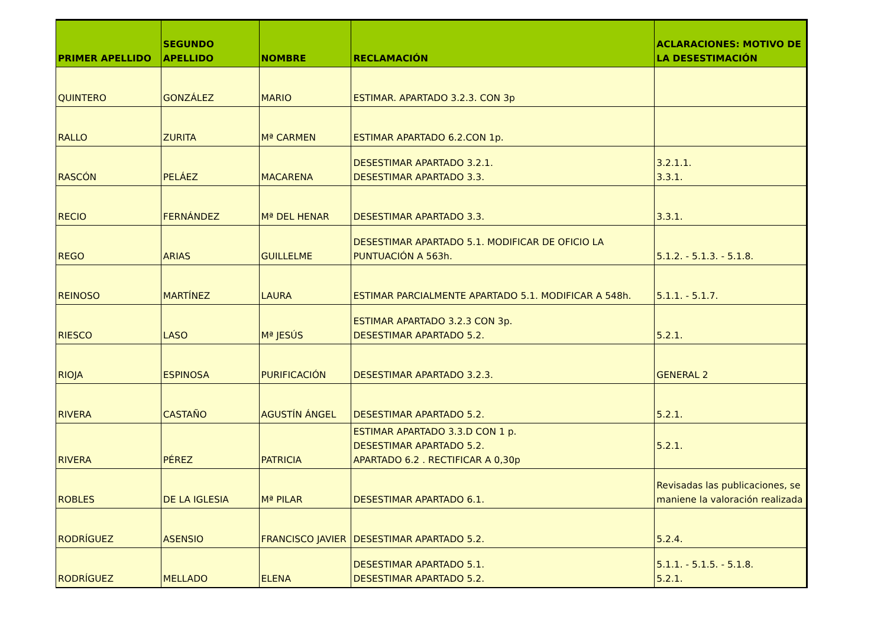| PRIMER APELLIDO | SEGUNDO APELLIDO | NOMBRE | RECLAMACIÓN | ACLARACIONES: MOTIVO DE LA DESESTIMACIÓN |
| --- | --- | --- | --- | --- |
| QUINTERO | GONZÁLEZ | MARIO | ESTIMAR. APARTADO 3.2.3. CON 3p | |
| RALLO | ZURITA | Mª CARMEN | ESTIMAR APARTADO 6.2.CON 1p. | |
| RASCÓN | PELÁEZ | MACARENA | DESESTIMAR APARTADO 3.2.1. DESESTIMAR APARTADO 3.3. | 3.2.1.1. 3.3.1. |
| RECIO | FERNÁNDEZ | Mª DEL HENAR | DESESTIMAR APARTADO 3.3. | 3.3.1. |
| REGO | ARIAS | GUILLELME | DESESTIMAR APARTADO 5.1. MODIFICAR DE OFICIO LA PUNTUACIÓN A 563h. | 5.1.2. - 5.1.3. - 5.1.8. |
| REINOSO | MARTÍNEZ | LAURA | ESTIMAR PARCIALMENTE APARTADO 5.1. MODIFICAR A 548h. | 5.1.1. - 5.1.7. |
| RIESCO | LASO | Mª JESÚS | ESTIMAR APARTADO 3.2.3 CON 3p. DESESTIMAR APARTADO 5.2. | 5.2.1. |
| RIOJA | ESPINOSA | PURIFICACIÓN | DESESTIMAR APARTADO 3.2.3. | GENERAL 2 |
| RIVERA | CASTAÑO | AGUSTÍN ÁNGEL | DESESTIMAR APARTADO 5.2. | 5.2.1. |
| RIVERA | PÉREZ | PATRICIA | ESTIMAR APARTADO 3.3.D CON 1 p. DESESTIMAR APARTADO 5.2. APARTADO 6.2 . RECTIFICAR A 0,30p | 5.2.1. |
| ROBLES | DE LA IGLESIA | Mª PILAR | DESESTIMAR APARTADO 6.1. | Revisadas las publicaciones, se maniene la valoración realizada |
| RODRÍGUEZ | ASENSIO | FRANCISCO JAVIER | DESESTIMAR APARTADO 5.2. | 5.2.4. |
| RODRÍGUEZ | MELLADO | ELENA | DESESTIMAR APARTADO 5.1. DESESTIMAR APARTADO 5.2. | 5.1.1. - 5.1.5. - 5.1.8. 5.2.1. |